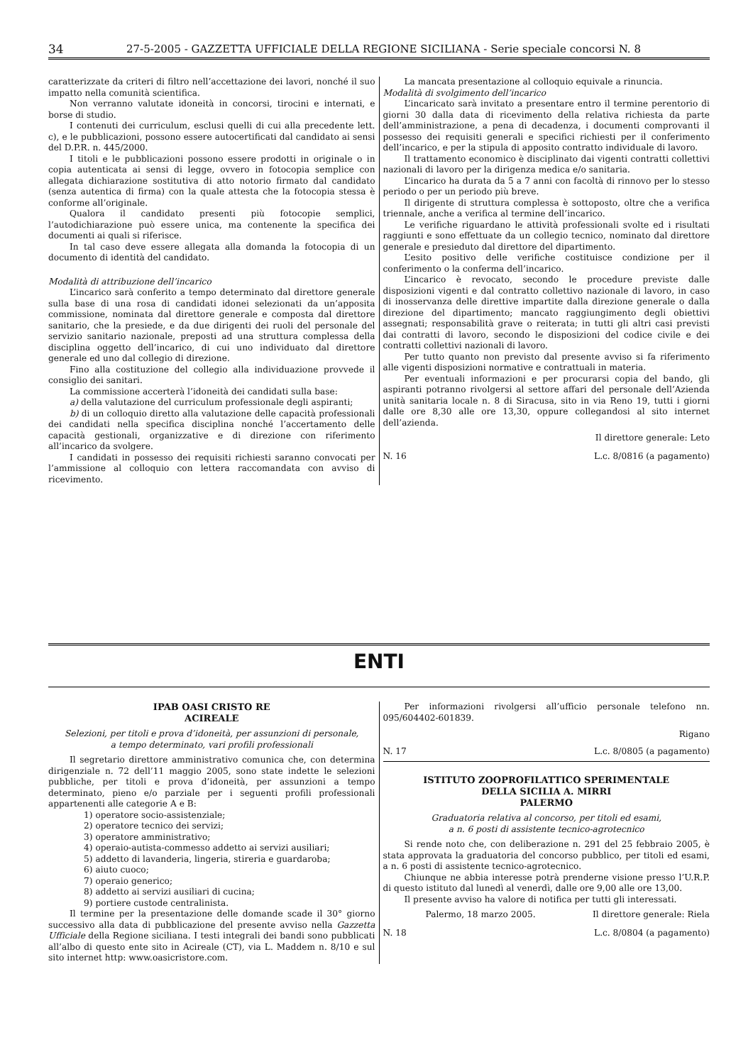34 27-5-2005 - GAZZETTA UFFICIALE DELLA REGIONE SICILIANA - Serie speciale concorsi N. 8
caratterizzate da criteri di filtro nell’accettazione dei lavori, nonché il suo impatto nella comunità scientifica.
Non verranno valutate idoneità in concorsi, tirocini e internati, e borse di studio.
I contenuti dei curriculum, esclusi quelli di cui alla precedente lett. c), e le pubblicazioni, possono essere autocertificati dal candidato ai sensi del D.P.R. n. 445/2000.
I titoli e le pubblicazioni possono essere prodotti in originale o in copia autenticata ai sensi di legge, ovvero in fotocopia semplice con allegata dichiarazione sostitutiva di atto notorio firmato dal candidato (senza autentica di firma) con la quale attesta che la fotocopia stessa è conforme all’originale.
Qualora il candidato presenti più fotocopie semplici, l’autodichiarazione può essere unica, ma contenente la specifica dei documenti ai quali si riferisce.
In tal caso deve essere allegata alla domanda la fotocopia di un documento di identità del candidato.
Modalità di attribuzione dell’incarico
L’incarico sarà conferito a tempo determinato dal direttore generale sulla base di una rosa di candidati idonei selezionati da un’apposita commissione, nominata dal direttore generale e composta dal direttore sanitario, che la presiede, e da due dirigenti dei ruoli del personale del servizio sanitario nazionale, preposti ad una struttura complessa della disciplina oggetto dell’incarico, di cui uno individuato dal direttore generale ed uno dal collegio di direzione.
Fino alla costituzione del collegio alla individuazione provvede il consiglio dei sanitari.
La commissione accerterà l’idoneità dei candidati sulla base:
a) della valutazione del curriculum professionale degli aspiranti;
b) di un colloquio diretto alla valutazione delle capacità professionali dei candidati nella specifica disciplina nonché l’accertamento delle capacità gestionali, organizzative e di direzione con riferimento all’incarico da svolgere.
I candidati in possesso dei requisiti richiesti saranno convocati per l’ammissione al colloquio con lettera raccomandata con avviso di ricevimento.
La mancata presentazione al colloquio equivale a rinuncia.
Modalità di svolgimento dell’incarico
L’incaricato sarà invitato a presentare entro il termine perentorio di giorni 30 dalla data di ricevimento della relativa richiesta da parte dell’amministrazione, a pena di decadenza, i documenti comprovanti il possesso dei requisiti generali e specifici richiesti per il conferimento dell’incarico, e per la stipula di apposito contratto individuale di lavoro.
Il trattamento economico è disciplinato dai vigenti contratti collettivi nazionali di lavoro per la dirigenza medica e/o sanitaria.
L’incarico ha durata da 5 a 7 anni con facoltà di rinnovo per lo stesso periodo o per un periodo più breve.
Il dirigente di struttura complessa è sottoposto, oltre che a verifica triennale, anche a verifica al termine dell’incarico.
Le verifiche riguardano le attività professionali svolte ed i risultati raggiunti e sono effettuate da un collegio tecnico, nominato dal direttore generale e presieduto dal direttore del dipartimento.
L’esito positivo delle verifiche costituisce condizione per il conferimento o la conferma dell’incarico.
L’incarico è revocato, secondo le procedure previste dalle disposizioni vigenti e dal contratto collettivo nazionale di lavoro, in caso di inosservanza delle direttive impartite dalla direzione generale o dalla direzione del dipartimento; mancato raggiungimento degli obiettivi assegnati; responsabilità grave o reiterata; in tutti gli altri casi previsti dai contratti di lavoro, secondo le disposizioni del codice civile e dei contratti collettivi nazionali di lavoro.
Per tutto quanto non previsto dal presente avviso si fa riferimento alle vigenti disposizioni normative e contrattuali in materia.
Per eventuali informazioni e per procurarsi copia del bando, gli aspiranti potranno rivolgersi al settore affari del personale dell’Azienda unità sanitaria locale n. 8 di Siracusa, sito in via Reno 19, tutti i giorni dalle ore 8,30 alle ore 13,30, oppure collegandosi al sito internet dell’azienda.
Il direttore generale: Leto
N. 16 L.c. 8/0816 (a pagamento)
ENTI
IPAB OASI CRISTO RE
ACIREALE
Selezioni, per titoli e prova d’idoneità, per assunzioni di personale,
a tempo determinato, vari profili professionali
Il segretario direttore amministrativo comunica che, con determina dirigenziale n. 72 dell’11 maggio 2005, sono state indette le selezioni pubbliche, per titoli e prova d’idoneità, per assunzioni a tempo determinato, pieno e/o parziale per i seguenti profili professionali appartenenti alle categorie A e B:
1) operatore socio-assistenziale;
2) operatore tecnico dei servizi;
3) operatore amministrativo;
4) operaio-autista-commesso addetto ai servizi ausiliari;
5) addetto di lavanderia, lingeria, stireria e guardaroba;
6) aiuto cuoco;
7) operaio generico;
8) addetto ai servizi ausiliari di cucina;
9) portiere custode centralinista.
Il termine per la presentazione delle domande scade il 30° giorno successivo alla data di pubblicazione del presente avviso nella Gazzetta Ufficiale della Regione siciliana. I testi integrali dei bandi sono pubblicati all’albo di questo ente sito in Acireale (CT), via L. Maddem n. 8/10 e sul sito internet http: www.oasicristore.com.
Per informazioni rivolgersi all’ufficio personale telefono nn. 095/604402-601839.
Rigano
N. 17 L.c. 8/0805 (a pagamento)
ISTITUTO ZOOPROFILATTICO SPERIMENTALE
DELLA SICILIA A. MIRRI
PALERMO
Graduatoria relativa al concorso, per titoli ed esami,
a n. 6 posti di assistente tecnico-agrotecnico
Si rende noto che, con deliberazione n. 291 del 25 febbraio 2005, è stata approvata la graduatoria del concorso pubblico, per titoli ed esami, a n. 6 posti di assistente tecnico-agrotecnico.
Chiunque ne abbia interesse potrà prenderne visione presso l’U.R.P. di questo istituto dal lunedì al venerdì, dalle ore 9,00 alle ore 13,00.
Il presente avviso ha valore di notifica per tutti gli interessati.
Palermo, 18 marzo 2005. Il direttore generale: Riela
N. 18 L.c. 8/0804 (a pagamento)